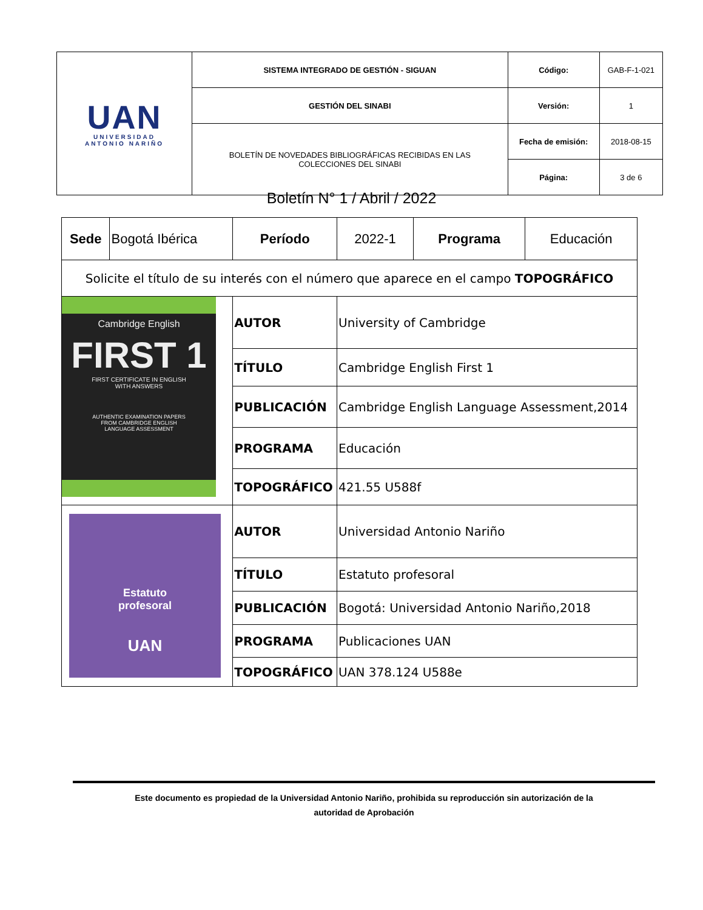| UAN UNIVERSIDAD ANTONIO NARIÑO | SISTEMA INTEGRADO DE GESTIÓN - SIGUAN | Código: | GAB-F-1-021 |
| | GESTIÓN DEL SINABI | Versión: | 1 |
| | BOLETÍN DE NOVEDADES BIBLIOGRÁFICAS RECIBIDAS EN LAS COLECCIONES DEL SINABI | Fecha de emisión: | 2018-08-15 |
| | | Página: | 3 de 6 |
Boletín N° 1 / Abril / 2022
| Sede | Bogotá Ibérica | Período | 2022-1 | Programa | Educación |
| Solicite el título de su interés con el número que aparece en el campo TOPOGRÁFICO | | | | | |
| Cambridge English FIRST 1 FIRST CERTIFICATE IN ENGLISH WITH ANSWERS AUTHENTIC EXAMINATION PAPERS FROM CAMBRIDGE ENGLISH LANGUAGE ASSESSMENT | | AUTOR | University of Cambridge | | |
| | | TÍTULO | Cambridge English First 1 | | |
| | | PUBLICACIÓN | Cambridge English Language Assessment,2014 | | |
| | | PROGRAMA | Educación | | |
| | | TOPOGRÁFICO | 421.55 U588f | | |
| Estatuto profesoral UAN | | AUTOR | Universidad Antonio Nariño | | |
| | | TÍTULO | Estatuto profesoral | | |
| | | PUBLICACIÓN | Bogotá: Universidad Antonio Nariño,2018 | | |
| | | PROGRAMA | Publicaciones UAN | | |
| | | TOPOGRÁFICO | UAN 378.124 U588e | | |
Este documento es propiedad de la Universidad Antonio Nariño, prohibida su reproducción sin autorización de la
autoridad de Aprobación